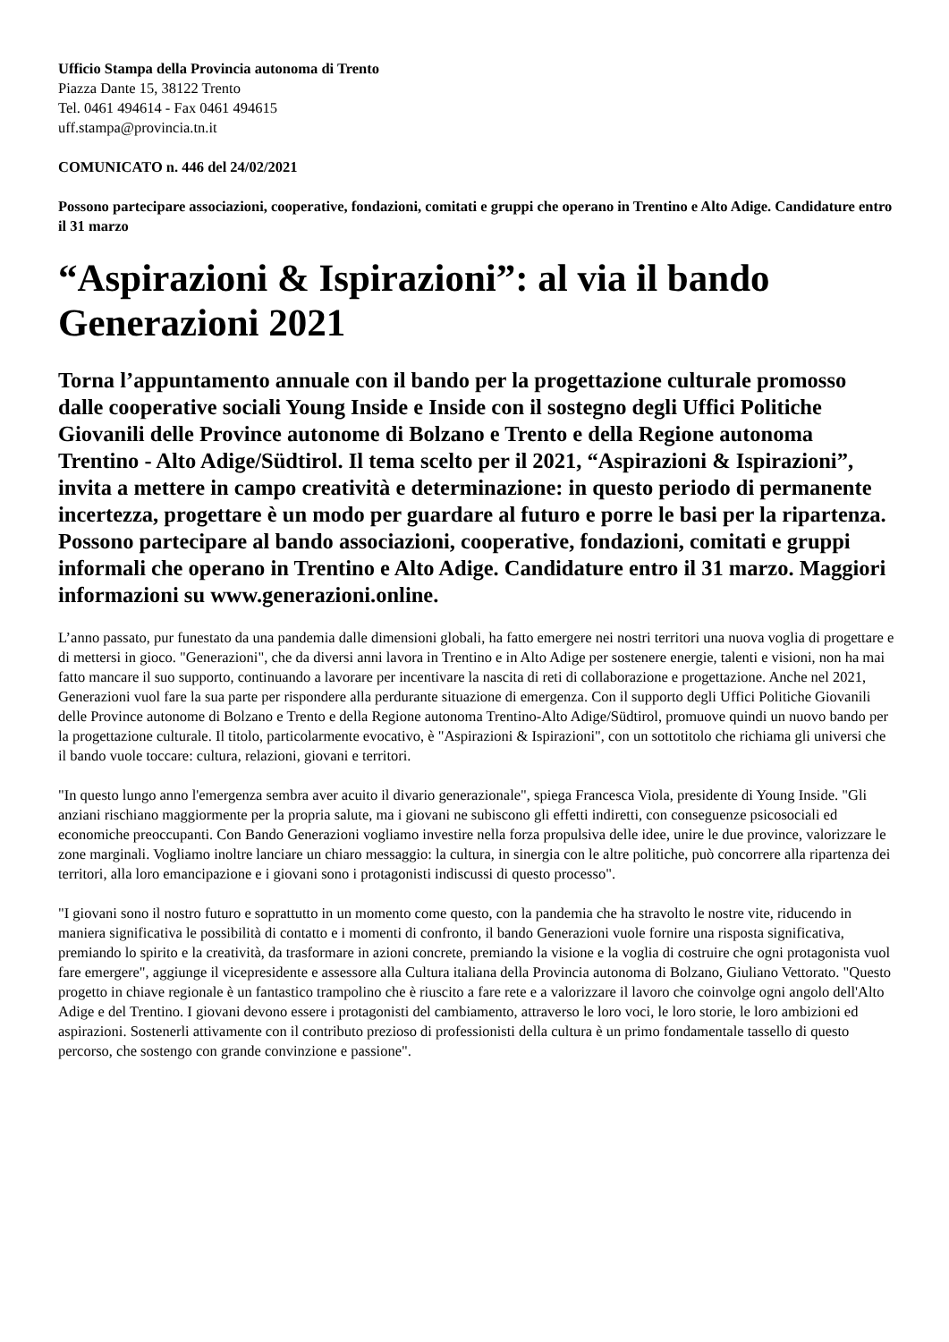Ufficio Stampa della Provincia autonoma di Trento
Piazza Dante 15, 38122 Trento
Tel. 0461 494614 - Fax 0461 494615
uff.stampa@provincia.tn.it
COMUNICATO n. 446 del 24/02/2021
Possono partecipare associazioni, cooperative, fondazioni, comitati e gruppi che operano in Trentino e Alto Adige. Candidature entro il 31 marzo
“Aspirazioni & Ispirazioni”: al via il bando Generazioni 2021
Torna l’appuntamento annuale con il bando per la progettazione culturale promosso dalle cooperative sociali Young Inside e Inside con il sostegno degli Uffici Politiche Giovanili delle Province autonome di Bolzano e Trento e della Regione autonoma Trentino - Alto Adige/Südtirol. Il tema scelto per il 2021, “Aspirazioni & Ispirazioni”, invita a mettere in campo creatività e determinazione: in questo periodo di permanente incertezza, progettare è un modo per guardare al futuro e porre le basi per la ripartenza. Possono partecipare al bando associazioni, cooperative, fondazioni, comitati e gruppi informali che operano in Trentino e Alto Adige. Candidature entro il 31 marzo. Maggiori informazioni su www.generazioni.online.
L’anno passato, pur funestato da una pandemia dalle dimensioni globali, ha fatto emergere nei nostri territori una nuova voglia di progettare e di mettersi in gioco. "Generazioni", che da diversi anni lavora in Trentino e in Alto Adige per sostenere energie, talenti e visioni, non ha mai fatto mancare il suo supporto, continuando a lavorare per incentivare la nascita di reti di collaborazione e progettazione. Anche nel 2021, Generazioni vuol fare la sua parte per rispondere alla perdurante situazione di emergenza. Con il supporto degli Uffici Politiche Giovanili delle Province autonome di Bolzano e Trento e della Regione autonoma Trentino-Alto Adige/Südtirol, promuove quindi un nuovo bando per la progettazione culturale. Il titolo, particolarmente evocativo, è "Aspirazioni & Ispirazioni", con un sottotitolo che richiama gli universi che il bando vuole toccare: cultura, relazioni, giovani e territori.
"In questo lungo anno l'emergenza sembra aver acuito il divario generazionale", spiega Francesca Viola, presidente di Young Inside. "Gli anziani rischiano maggiormente per la propria salute, ma i giovani ne subiscono gli effetti indiretti, con conseguenze psicosociali ed economiche preoccupanti. Con Bando Generazioni vogliamo investire nella forza propulsiva delle idee, unire le due province, valorizzare le zone marginali. Vogliamo inoltre lanciare un chiaro messaggio: la cultura, in sinergia con le altre politiche, può concorrere alla ripartenza dei territori, alla loro emancipazione e i giovani sono i protagonisti indiscussi di questo processo".
"I giovani sono il nostro futuro e soprattutto in un momento come questo, con la pandemia che ha stravolto le nostre vite, riducendo in maniera significativa le possibilità di contatto e i momenti di confronto, il bando Generazioni vuole fornire una risposta significativa, premiando lo spirito e la creatività, da trasformare in azioni concrete, premiando la visione e la voglia di costruire che ogni protagonista vuol fare emergere", aggiunge il vicepresidente e assessore alla Cultura italiana della Provincia autonoma di Bolzano, Giuliano Vettorato. "Questo progetto in chiave regionale è un fantastico trampolino che è riuscito a fare rete e a valorizzare il lavoro che coinvolge ogni angolo dell'Alto Adige e del Trentino. I giovani devono essere i protagonisti del cambiamento, attraverso le loro voci, le loro storie, le loro ambizioni ed aspirazioni. Sostenerli attivamente con il contributo prezioso di professionisti della cultura è un primo fondamentale tassello di questo percorso, che sostengo con grande convinzione e passione".